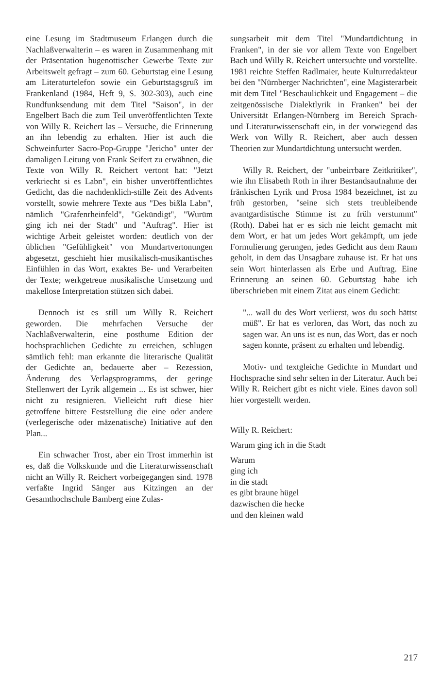eine Lesung im Stadtmuseum Erlangen durch die Nachlaßverwalterin – es waren in Zusammenhang mit der Präsentation hugenottischer Gewerbe Texte zur Arbeitswelt gefragt – zum 60. Geburtstag eine Lesung am Literaturtelefon sowie ein Geburtstagsgruß im Frankenland (1984, Heft 9, S. 302-303), auch eine Rundfunksendung mit dem Titel "Saison", in der Engelbert Bach die zum Teil unveröffentlichten Texte von Willy R. Reichert las – Versuche, die Erinnerung an ihn lebendig zu erhalten. Hier ist auch die Schweinfurter Sacro-Pop-Gruppe "Jericho" unter der damaligen Leitung von Frank Seifert zu erwähnen, die Texte von Willy R. Reichert vertont hat: "Jetzt verkriecht si es Labn", ein bisher unveröffentlichtes Gedicht, das die nachdenklich-stille Zeit des Advents vorstellt, sowie mehrere Texte aus "Des bißla Labn", nämlich "Grafenrheinfeld", "Gekündigt", "Wurüm ging ich nei der Stadt" und "Auftrag". Hier ist wichtige Arbeit geleistet worden: deutlich von der üblichen "Gefühligkeit" von Mundartvertonungen abgesetzt, geschieht hier musikalisch-musikantisches Einfühlen in das Wort, exaktes Be- und Verarbeiten der Texte; werkgetreue musikalische Umsetzung und makellose Interpretation stützen sich dabei.
Dennoch ist es still um Willy R. Reichert geworden. Die mehrfachen Versuche der Nachlaßverwalterin, eine posthume Edition der hochsprachlichen Gedichte zu erreichen, schlugen sämtlich fehl: man erkannte die literarische Qualität der Gedichte an, bedauerte aber – Rezession, Änderung des Verlagsprogramms, der geringe Stellenwert der Lyrik allgemein ... Es ist schwer, hier nicht zu resignieren. Vielleicht ruft diese hier getroffene bittere Feststellung die eine oder andere (verlegerische oder mäzenatische) Initiative auf den Plan...
Ein schwacher Trost, aber ein Trost immerhin ist es, daß die Volkskunde und die Literaturwissenschaft nicht an Willy R. Reichert vorbeigegangen sind. 1978 verfaßte Ingrid Sänger aus Kitzingen an der Gesamthochschule Bamberg eine Zulas-
sungsarbeit mit dem Titel "Mundartdichtung in Franken", in der sie vor allem Texte von Engelbert Bach und Willy R. Reichert untersuchte und vorstellte. 1981 reichte Steffen Radlmaier, heute Kulturredakteur bei den "Nürnberger Nachrichten", eine Magisterarbeit mit dem Titel "Beschaulichkeit und Engagement – die zeitgenössische Dialektlyrik in Franken" bei der Universität Erlangen-Nürnberg im Bereich Sprach- und Literaturwissenschaft ein, in der vorwiegend das Werk von Willy R. Reichert, aber auch dessen Theorien zur Mundartdichtung untersucht werden.
Willy R. Reichert, der "unbeirrbare Zeitkritiker", wie ihn Elisabeth Roth in ihrer Bestandsaufnahme der fränkischen Lyrik und Prosa 1984 bezeichnet, ist zu früh gestorben, "seine sich stets treubleibende avantgardistische Stimme ist zu früh verstummt" (Roth). Dabei hat er es sich nie leicht gemacht mit dem Wort, er hat um jedes Wort gekämpft, um jede Formulierung gerungen, jedes Gedicht aus dem Raum geholt, in dem das Unsagbare zuhause ist. Er hat uns sein Wort hinterlassen als Erbe und Auftrag. Eine Erinnerung an seinen 60. Geburtstag habe ich überschrieben mit einem Zitat aus einem Gedicht:
"... wall du des Wort verlierst, wos du soch hättst müß". Er hat es verloren, das Wort, das noch zu sagen war. An uns ist es nun, das Wort, das er noch sagen konnte, präsent zu erhalten und lebendig.
Motiv- und textgleiche Gedichte in Mundart und Hochsprache sind sehr selten in der Literatur. Auch bei Willy R. Reichert gibt es nicht viele. Eines davon soll hier vorgestellt werden.
Willy R. Reichert:
Warum ging ich in die Stadt
Warum
ging ich
in die stadt
es gibt braune hügel
dazwischen die hecke
und den kleinen wald
217